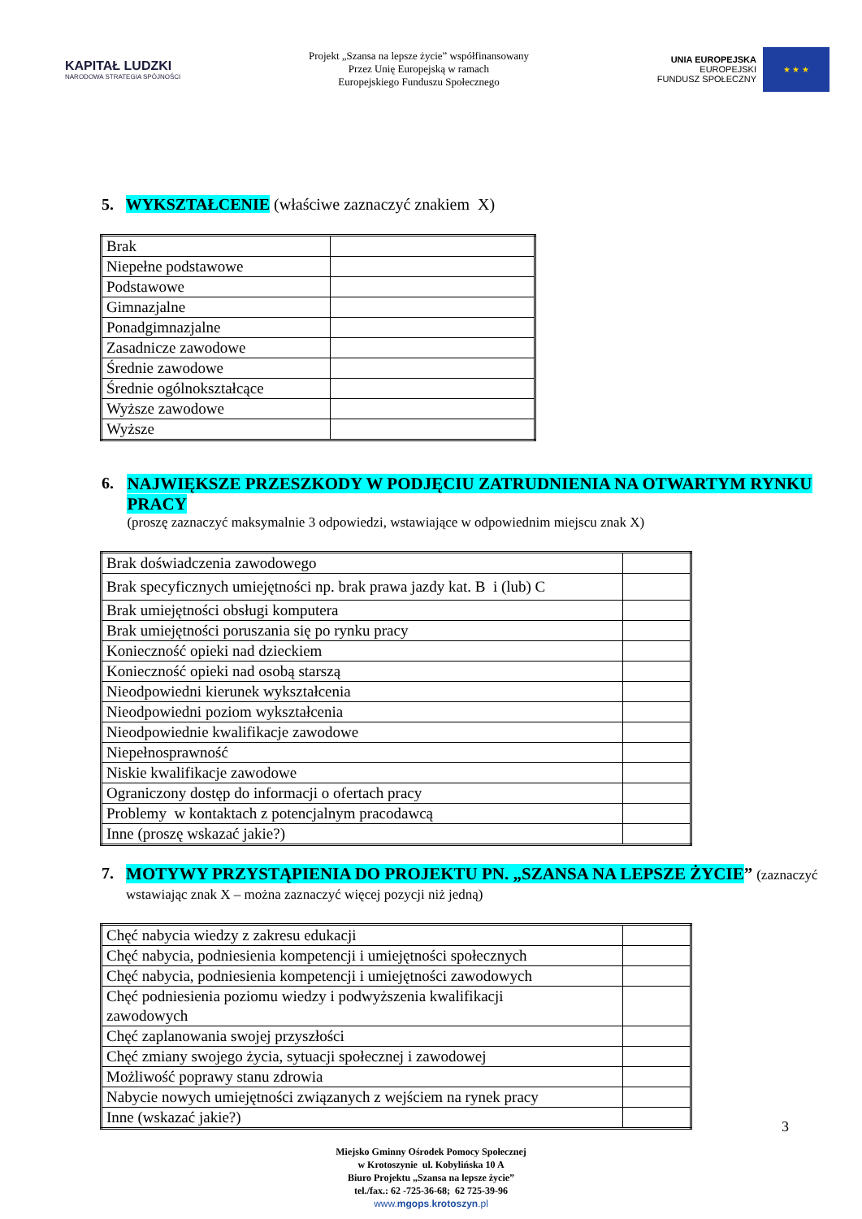KAPITAŁ LUDZKI
NARODOWA STRATEGIA SPÓJNOŚCI
Projekt „Szansa na lepsze życie” współfinansowany
Przez Unię Europejską w ramach
Europejskiego Funduszu Społecznego
UNIA EUROPEJSKA
EUROPEJSKI
FUNDUSZ SPOŁECZNY
★ ★ ★
5. WYKSZTAŁCENIE (właściwe zaznaczyć znakiem X)
| Brak | |
| Niepełne podstawowe | |
| Podstawowe | |
| Gimnazjalne | |
| Ponadgimnazjalne | |
| Zasadnicze zawodowe | |
| Średnie zawodowe | |
| Średnie ogólnokształcące | |
| Wyższe zawodowe | |
| Wyższe | |
6. NAJWIĘKSZE PRZESZKODY W PODJĘCIU ZATRUDNIENIA NA OTWARTYM RYNKU PRACY
(proszę zaznaczyć maksymalnie 3 odpowiedzi, wstawiające w odpowiednim miejscu znak X)
| Brak doświadczenia zawodowego | |
| Brak specyficznych umiejętności np. brak prawa jazdy kat. B i (lub) C | |
| Brak umiejętności obsługi komputera | |
| Brak umiejętności poruszania się po rynku pracy | |
| Konieczność opieki nad dzieckiem | |
| Konieczność opieki nad osobą starszą | |
| Nieodpowiedni kierunek wykształcenia | |
| Nieodpowiedni poziom wykształcenia | |
| Nieodpowiednie kwalifikacje zawodowe | |
| Niepełnosprawność | |
| Niskie kwalifikacje zawodowe | |
| Ograniczony dostęp do informacji o ofertach pracy | |
| Problemy w kontaktach z potencjalnym pracodawcą | |
| Inne (proszę wskazać jakie?) | |
7. MOTYWY PRZYSTĄPIENIA DO PROJEKTU PN. „SZANSA NA LEPSZE ŻYCIE”
(zaznaczyć wstawiając znak X – można zaznaczyć więcej pozycji niż jedną)
| Chęć nabycia wiedzy z zakresu edukacji | |
| Chęć nabycia, podniesienia kompetencji i umiejętności społecznych | |
| Chęć nabycia, podniesienia kompetencji i umiejętności zawodowych | |
| Chęć podniesienia poziomu wiedzy i podwyższenia kwalifikacji zawodowych | |
| Chęć zaplanowania swojej przyszłości | |
| Chęć zmiany swojego życia, sytuacji społecznej i zawodowej | |
| Możliwość poprawy stanu zdrowia | |
| Nabycie nowych umiejętności związanych z wejściem na rynek pracy | |
| Inne (wskazać jakie?) | |
3
Miejsko Gminny Ośrodek Pomocy Społecznej
w Krotoszynie ul. Kobylińska 10 A
Biuro Projektu „Szansa na lepsze życie”
tel./fax.: 62 -725-36-68; 62 725-39-96
www.mgops.krotoszyn.pl